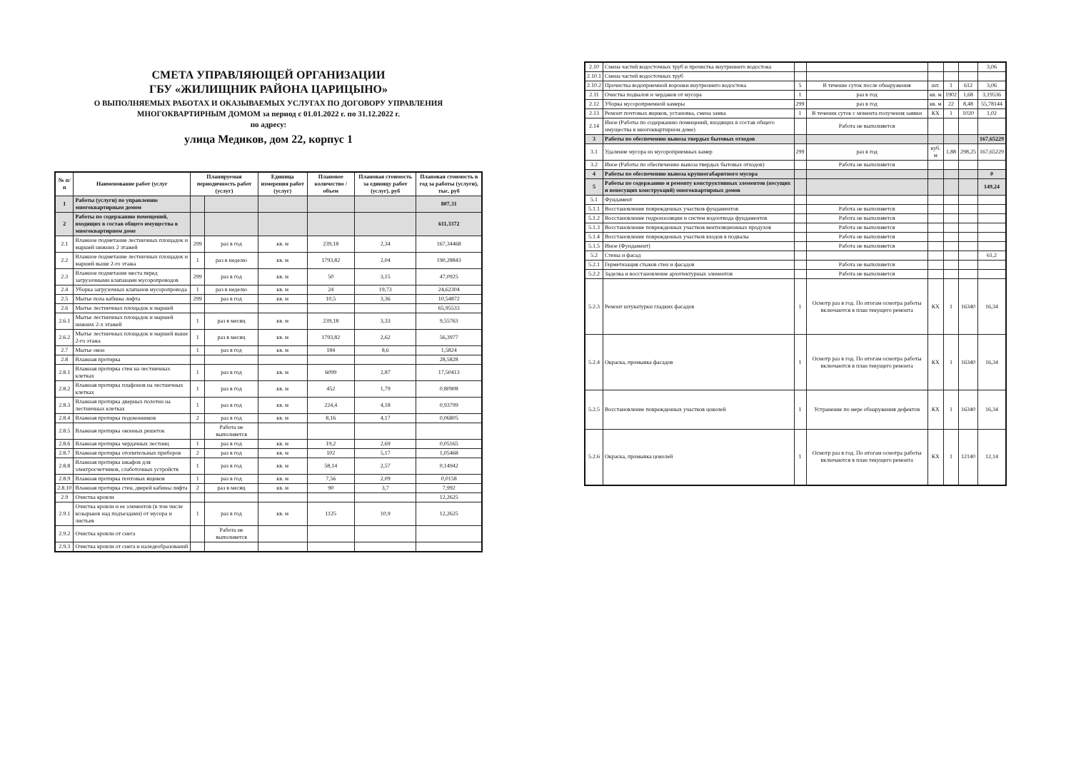СМЕТА УПРАВЛЯЮЩЕЙ ОРГАНИЗАЦИИ
ГБУ «ЖИЛИЩНИК РАЙОНА ЦАРИЦЫНО»
О ВЫПОЛНЯЕМЫХ РАБОТАХ И ОКАЗЫВАЕМЫХ УСЛУГАХ ПО ДОГОВОРУ УПРАВЛЕНИЯ
МНОГОКВАРТИРНЫМ ДОМОМ за период с 01.01.2022 г. по 31.12.2022 г.
по адресу:
улица Медиков, дом 22, корпус 1
| № п/п | Наименование работ (услуг | Планируемая периодичность работ (услуг) | | Единица измерения работ (услуг) | Плановое количество / объем | Плановая стоимость за единицу работ (услуг), руб | Плановая стоимость в год за работы (услуги), тыс. руб |
| --- | --- | --- | --- | --- | --- | --- | --- |
| 1 | Работы (услуги) по управлению многоквартирным домом | | | | | | 807,31 |
| 2 | Работы по содержанию помещений, входящих в состав общего имущества в многоквартирном доме | | | | | | 611,3372 |
| 2.1 | Влажное подметание лестничных площадок и маршей нижних 2 этажей | 299 | раз в год | кв. м | 239,18 | 2,34 | 167,34468 |
| 2.2 | Влажное подметание лестничных площадок и маршей выше 2-го этажа | 1 | раз в неделю | кв. м | 1793,82 | 2,04 | 190,28843 |
| 2.3 | Влажное подметание места перед загрузочными клапанами мусоропроводов | 299 | раз в год | кв. м | 50 | 3,15 | 47,0925 |
| 2.4 | Уборка загрузочных клапанов мусоропровода | 1 | раз в неделю | кв. м | 24 | 19,73 | 24,62304 |
| 2.5 | Мытье пола кабины лифта | 299 | раз в год | кв. м | 10,5 | 3,36 | 10,54872 |
| 2.6 | Мытье лестничных площадок и маршей | | | | | | 65,95533 |
| 2.6.1 | Мытье лестничных площадок и маршей нижних 2-х этажей | 1 | раз в месяц | кв. м | 239,18 | 3,33 | 9,55763 |
| 2.6.2 | Мытье лестничных площадок и маршей выше 2-го этажа | 1 | раз в месяц | кв. м | 1793,82 | 2,62 | 56,3977 |
| 2.7 | Мытье окон | 1 | раз в год | кв. м | 184 | 8,6 | 1,5824 |
| 2.8 | Влажная протирка | | | | | | 28,5828 |
| 2.8.1 | Влажная протирка стен на лестничных клетках | 1 | раз в год | кв. м | 6099 | 2,87 | 17,50413 |
| 2.8.2 | Влажная протирка плафонов на лестничных клетках | 1 | раз в год | кв. м | 452 | 1,79 | 0,80908 |
| 2.8.3 | Влажная протирка дверных полотен на лестничных клетках | 1 | раз в год | кв. м | 224,4 | 4,18 | 0,93799 |
| 2.8.4 | Влажная протирка подоконников | 2 | раз в год | кв. м | 8,16 | 4,17 | 0,06805 |
| 2.8.5 | Влажная протирка оконных решеток | | Работа не выполняется | | | | |
| 2.8.6 | Влажная протирка чердачных лестниц | 1 | раз в год | кв. м | 19,2 | 2,69 | 0,05165 |
| 2.8.7 | Влажная протирка отопительных приборов | 2 | раз в год | кв. м | 102 | 5,17 | 1,05468 |
| 2.8.8 | Влажная протирка шкафов для электросчетчиков, слаботочных устройств | 1 | раз в год | кв. м | 58,14 | 2,57 | 0,14942 |
| 2.8.9 | Влажная протирка почтовых ящиков | 1 | раз в год | кв. м | 7,56 | 2,09 | 0,0158 |
| 2.8.10 | Влажная протирка стен, дверей кабины лифта | 2 | раз в месяц | кв. м | 90 | 3,7 | 7,992 |
| 2.9 | Очистка кровли | | | | | | 12,2625 |
| 2.9.1 | Очистка кровли и ее элементов (в том числе козырьков над подъездами) от мусора и листьев | 1 | раз в год | кв. м | 1125 | 10,9 | 12,2625 |
| 2.9.2 | Очистка кровли от снега | | Работа не выполняется | | | | |
| 2.9.3 | Очистка кровли от снега и наледеобразований | | | | | | |
| 2.10 | Смена частей водосточных труб и прочистка внутреннего водостока | | | | | | 3,06 |
| 2.10.1 | Смена частей водосточных труб | | | | | | |
| 2.10.2 | Прочистка водоприемной воронки внутреннего водостока | 5 | В течение суток после обнаружения | шт. | 1 | 612 | 3,06 |
| 2.11 | Очистка подвалов и чердаков от мусора | 1 | раз в год | кв. м | 1902 | 1,68 | 3,19536 |
| 2.12 | Уборка мусороприемной камеры | 299 | раз в год | кв. м | 22 | 8,48 | 55,78144 |
| 2.13 | Ремонт почтовых ящиков, установка, смена замка | 1 | В течении суток с момента получения заявки | КХ | 1 | 1020 | 1,02 |
| 2.14 | Иное (Работы по содержанию помещений, входящих в состав общего имущества в многоквартирном доме) | | Работа не выполняется | | | | |
| 3 | Работы по обеспечению вывоза твердых бытовых отходов | | | | | | 167,65229 |
| 3.1 | Удаление мусора из мусороприемных камер | 299 | раз в год | куб. м | 1,88 | 298,25 | 167,65229 |
| 3.2 | Иное (Работы по обеспечению вывоза твердых бытовых отходов) | | Работа не выполняется | | | | |
| 4 | Работы по обеспечению вывоза крупногабаритного мусора | | | | | | 0 |
| 5 | Работы по содержанию и ремонту конструктивных элементов (несущих и ненесущих конструкций) многоквартирных домов | | | | | | 149,24 |
| 5.1 | Фундамент | | | | | | |
| 5.1.1 | Восстановление поврежденных участков фундаментов | | Работа не выполняется | | | | |
| 5.1.2 | Восстановление гидроизоляции и систем водоотвода фундаментов | | Работа не выполняется | | | | |
| 5.1.3 | Восстановление поврежденных участков вентиляционных продухов | | Работа не выполняется | | | | |
| 5.1.4 | Восстановление поврежденных участков входов в подвалы | | Работа не выполняется | | | | |
| 5.1.5 | Иное (Фундамент) | | Работа не выполняется | | | | |
| 5.2 | Стены и фасад | | | | | | 61,2 |
| 5.2.1 | Герметизация стыков стен и фасадов | | Работа не выполняется | | | | |
| 5.2.2 | Заделка и восстановление архитектурных элементов | | Работа не выполняется | | | | |
| 5.2.3 | Ремонт штукатурки гладких фасадов | 1 | Осмотр раз в год. По итогам осмотра работы включаются в план текущего ремонта | КХ | 1 | 16340 | 16,34 |
| 5.2.4 | Окраска, промывка фасадов | 1 | Осмотр раз в год. По итогам осмотра работы включаются в план текущего ремонта | КХ | 1 | 16340 | 16,34 |
| 5.2.5 | Восстановление поврежденных участков цоколей | 1 | Устранение по мере обнаружения дефектов | КХ | 1 | 16340 | 16,34 |
| 5.2.6 | Окраска, промывка цоколей | 1 | Осмотр раз в год. По итогам осмотра работы включаются в план текущего ремонта | КХ | 1 | 12140 | 12,14 |